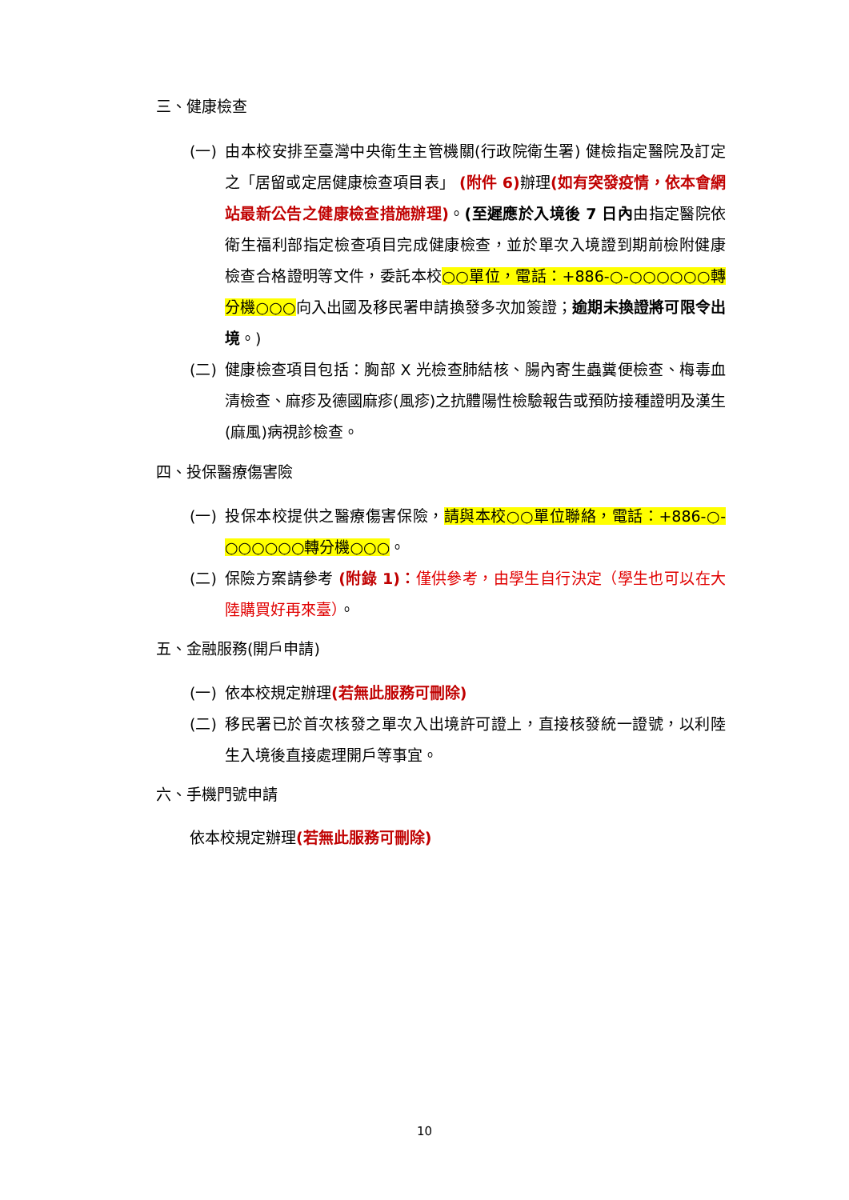三、健康檢查
(一)
由本校安排至臺灣中央衛生主管機關(行政院衛生署) 健檢指定醫院及訂定之「居留或定居健康檢查項目表」 (附件 6) 辦理(如有突發疫情，依本會網站最新公告之健康檢查措施辦理)。(至遲應於入境後 7 日內由指定醫院依衛生福利部指定檢查項目完成健康檢查，並於單次入境證到期前檢附健康檢查合格證明等文件，委託本校○○單位，電話：+886-○-○○○○○○轉分機○○○向入出國及移民署申請換發多次加簽證；逾期未換證將可限令出境。)
(二)
健康檢查項目包括：胸部 X 光檢查肺結核、腸內寄生蟲糞便檢查、梅毒血清檢查、麻疹及德國麻疹(風疹)之抗體陽性檢驗報告或預防接種證明及漢生(麻風)病視診檢查。
四、投保醫療傷害險
(一)
投保本校提供之醫療傷害保險，請與本校○○單位聯絡，電話：+886-○-○○○○○○轉分機○○○。
(二)
保險方案請參考 (附錄 1)：僅供參考，由學生自行決定（學生也可以在大陸購買好再來臺）。
五、金融服務(開戶申請)
(一)
依本校規定辦理(若無此服務可刪除)
(二)
移民署已於首次核發之單次入出境許可證上，直接核發統一證號，以利陸生入境後直接處理開戶等事宜。
六、手機門號申請
依本校規定辦理(若無此服務可刪除)
10